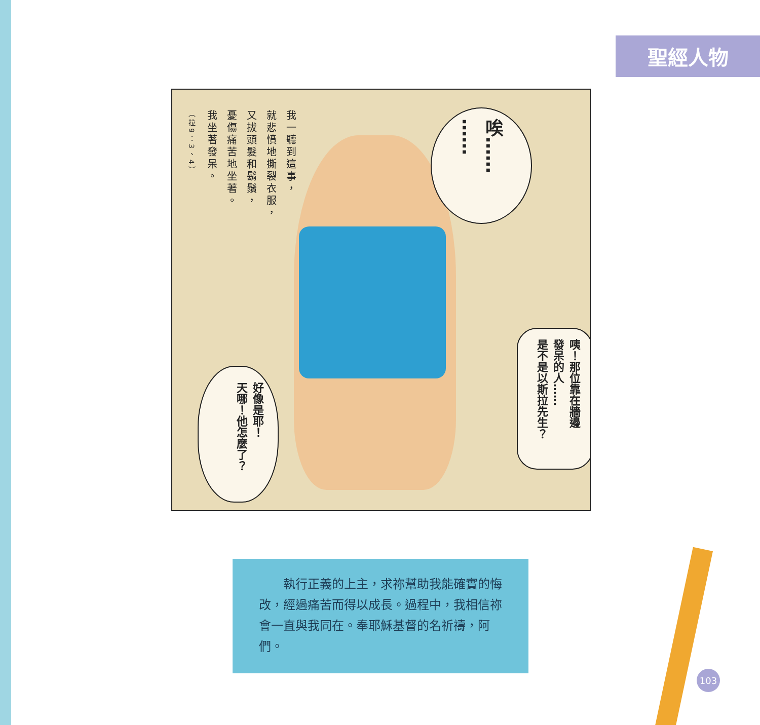聖經人物
我一聽到這事，
就悲憤地撕裂衣服，
又拔頭髮和鬍鬚，
憂傷痛苦地坐著。
我坐著發呆。
（拉9：3、4）
唉……
……
咦！那位靠在牆邊
發呆的人……
是不是以斯拉先生？
好像是耶！
天哪！他怎麼了？
　　執行正義的上主，求祢幫助我能確實的悔改，經過痛苦而得以成長。過程中，我相信祢會一直與我同在。奉耶穌基督的名祈禱，阿們。
103